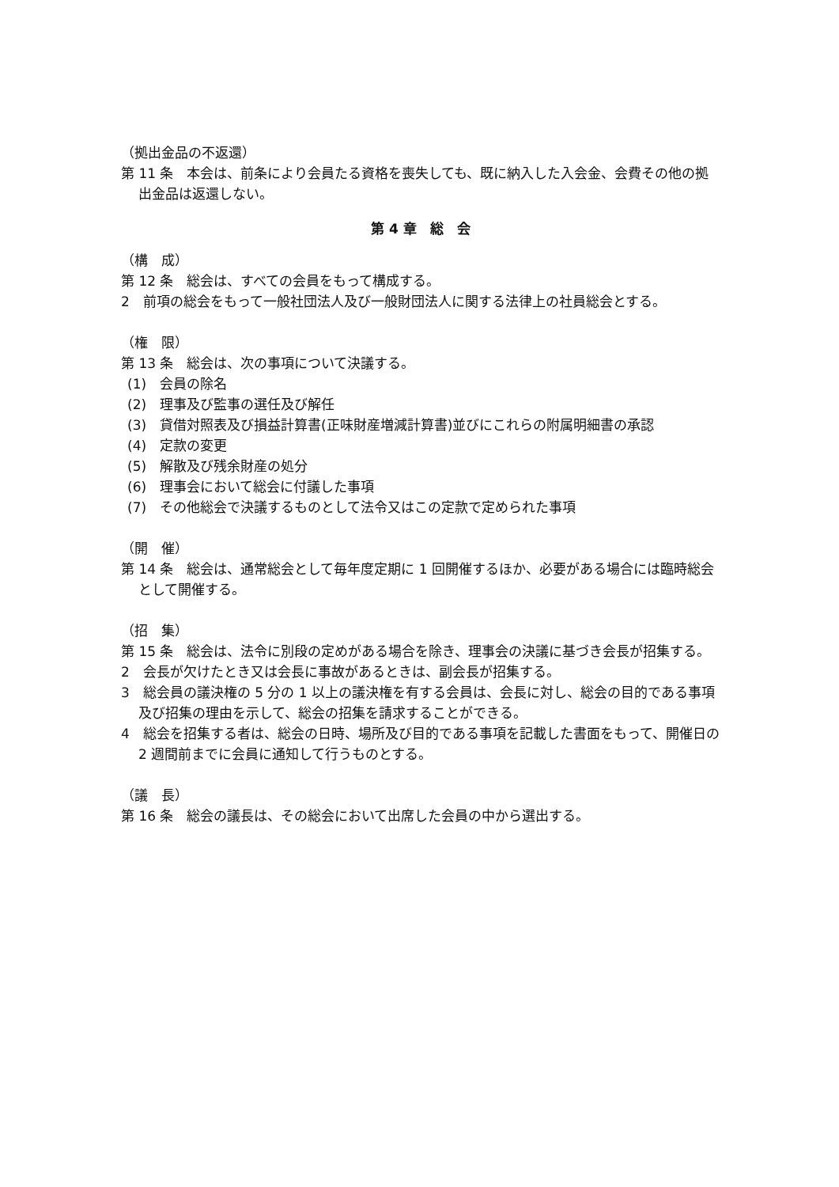（拠出金品の不返還）
第 11 条　本会は、前条により会員たる資格を喪失しても、既に納入した入会金、会費その他の拠出金品は返還しない。
第 4 章　総　会
（構　成）
第 12 条　総会は、すべての会員をもって構成する。
2　前項の総会をもって一般社団法人及び一般財団法人に関する法律上の社員総会とする。
（権　限）
第 13 条　総会は、次の事項について決議する。
(1)　会員の除名
(2)　理事及び監事の選任及び解任
(3)　貸借対照表及び損益計算書(正味財産増減計算書)並びにこれらの附属明細書の承認
(4)　定款の変更
(5)　解散及び残余財産の処分
(6)　理事会において総会に付議した事項
(7)　その他総会で決議するものとして法令又はこの定款で定められた事項
（開　催）
第 14 条　総会は、通常総会として毎年度定期に 1 回開催するほか、必要がある場合には臨時総会として開催する。
（招　集）
第 15 条　総会は、法令に別段の定めがある場合を除き、理事会の決議に基づき会長が招集する。
2　会長が欠けたとき又は会長に事故があるときは、副会長が招集する。
3　総会員の議決権の 5 分の 1 以上の議決権を有する会員は、会長に対し、総会の目的である事項及び招集の理由を示して、総会の招集を請求することができる。
4　総会を招集する者は、総会の日時、場所及び目的である事項を記載した書面をもって、開催日の 2 週間前までに会員に通知して行うものとする。
（議　長）
第 16 条　総会の議長は、その総会において出席した会員の中から選出する。